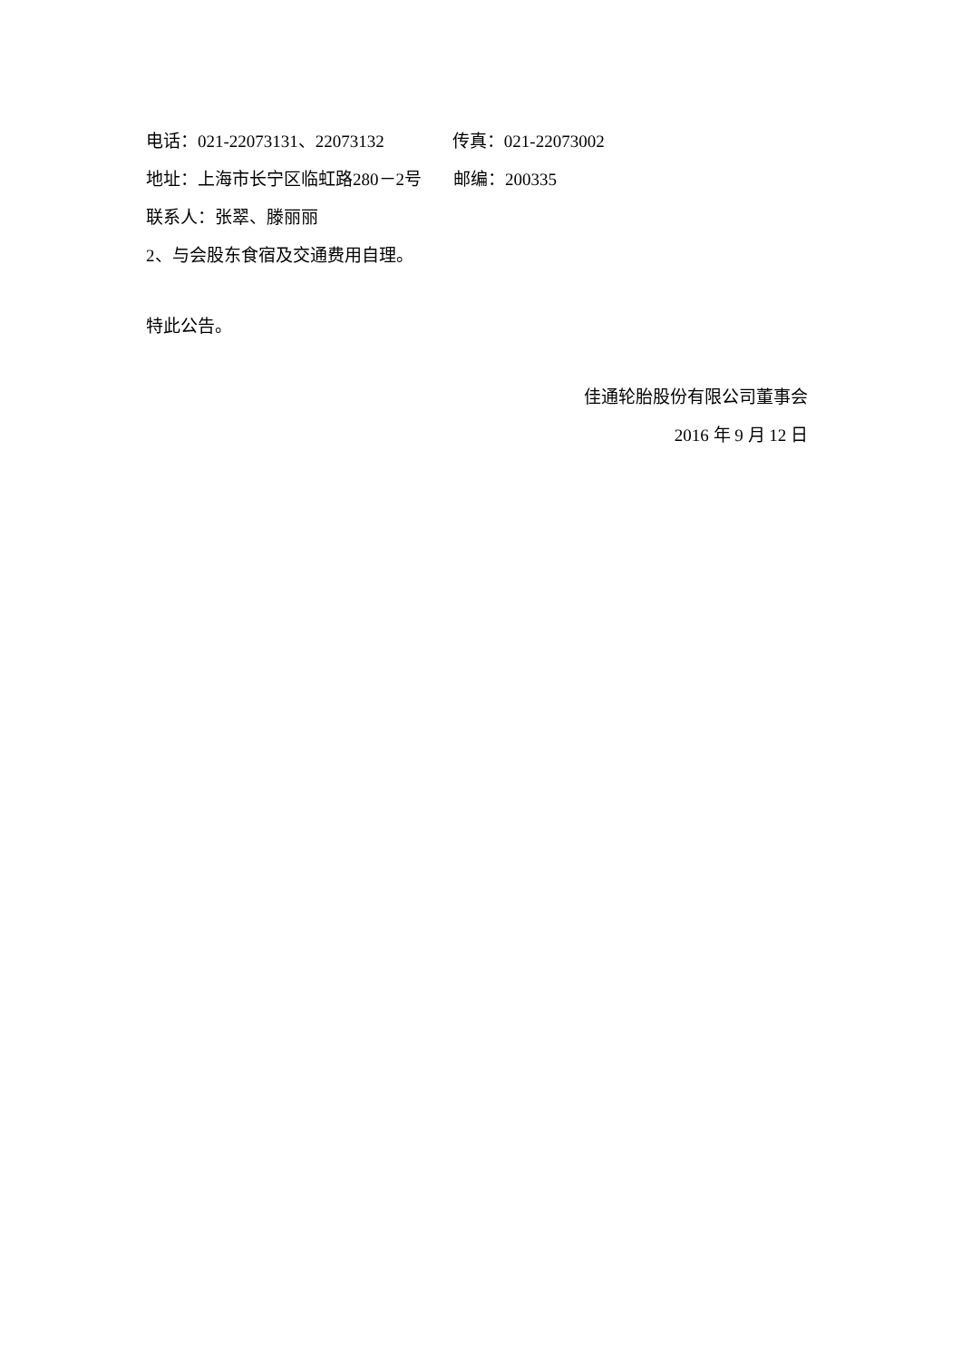电话：021-22073131、22073132 传真：021-22073002
地址：上海市长宁区临虹路280－2号 邮编：200335
联系人：张翠、滕丽丽
2、与会股东食宿及交通费用自理。
特此公告。
佳通轮胎股份有限公司董事会
2016 年 9 月 12 日